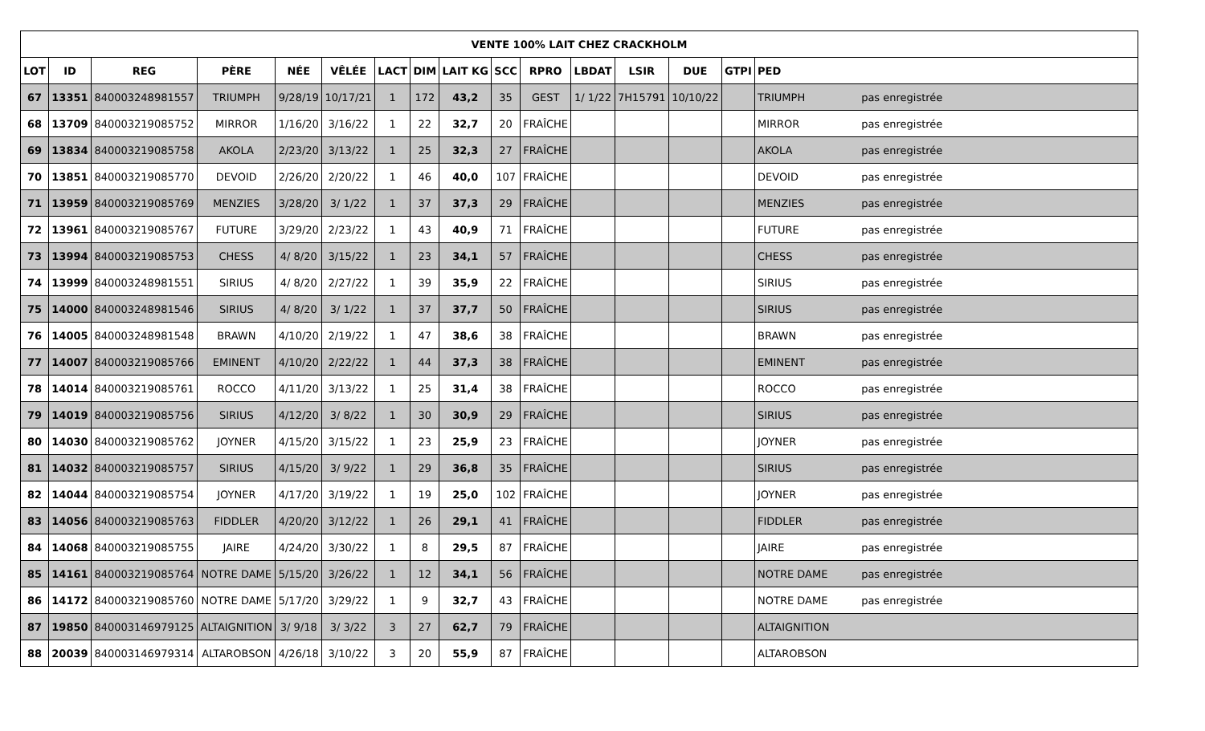| VENTE 100% LAIT CHEZ CRACKHOLM | | | | | | | | | | | | | | | |
| --- | --- | --- | --- | --- | --- | --- | --- | --- | --- | --- | --- | --- | --- | --- | --- |
| LOT | ID | REG | PÈRE | NÉE | VÊLÉE | LACT | DIM | LAIT KG | SCC | RPRO | LBDAT | LSIR | DUE | GTPI | PED |
| 67 | 13351 | 840003248981557 | TRIUMPH | 9/28/19 | 10/17/21 | 1 | 172 | 43,2 | 35 | GEST | 1/ 1/22 | 7H15791 | 10/10/22 | | TRIUMPH pas enregistrée |
| 68 | 13709 | 840003219085752 | MIRROR | 1/16/20 | 3/16/22 | 1 | 22 | 32,7 | 20 | FRAÎCHE | | | | | MIRROR pas enregistrée |
| 69 | 13834 | 840003219085758 | AKOLA | 2/23/20 | 3/13/22 | 1 | 25 | 32,3 | 27 | FRAÎCHE | | | | | AKOLA pas enregistrée |
| 70 | 13851 | 840003219085770 | DEVOID | 2/26/20 | 2/20/22 | 1 | 46 | 40,0 | 107 | FRAÎCHE | | | | | DEVOID pas enregistrée |
| 71 | 13959 | 840003219085769 | MENZIES | 3/28/20 | 3/ 1/22 | 1 | 37 | 37,3 | 29 | FRAÎCHE | | | | | MENZIES pas enregistrée |
| 72 | 13961 | 840003219085767 | FUTURE | 3/29/20 | 2/23/22 | 1 | 43 | 40,9 | 71 | FRAÎCHE | | | | | FUTURE pas enregistrée |
| 73 | 13994 | 840003219085753 | CHESS | 4/ 8/20 | 3/15/22 | 1 | 23 | 34,1 | 57 | FRAÎCHE | | | | | CHESS pas enregistrée |
| 74 | 13999 | 840003248981551 | SIRIUS | 4/ 8/20 | 2/27/22 | 1 | 39 | 35,9 | 22 | FRAÎCHE | | | | | SIRIUS pas enregistrée |
| 75 | 14000 | 840003248981546 | SIRIUS | 4/ 8/20 | 3/ 1/22 | 1 | 37 | 37,7 | 50 | FRAÎCHE | | | | | SIRIUS pas enregistrée |
| 76 | 14005 | 840003248981548 | BRAWN | 4/10/20 | 2/19/22 | 1 | 47 | 38,6 | 38 | FRAÎCHE | | | | | BRAWN pas enregistrée |
| 77 | 14007 | 840003219085766 | EMINENT | 4/10/20 | 2/22/22 | 1 | 44 | 37,3 | 38 | FRAÎCHE | | | | | EMINENT pas enregistrée |
| 78 | 14014 | 840003219085761 | ROCCO | 4/11/20 | 3/13/22 | 1 | 25 | 31,4 | 38 | FRAÎCHE | | | | | ROCCO pas enregistrée |
| 79 | 14019 | 840003219085756 | SIRIUS | 4/12/20 | 3/ 8/22 | 1 | 30 | 30,9 | 29 | FRAÎCHE | | | | | SIRIUS pas enregistrée |
| 80 | 14030 | 840003219085762 | JOYNER | 4/15/20 | 3/15/22 | 1 | 23 | 25,9 | 23 | FRAÎCHE | | | | | JOYNER pas enregistrée |
| 81 | 14032 | 840003219085757 | SIRIUS | 4/15/20 | 3/ 9/22 | 1 | 29 | 36,8 | 35 | FRAÎCHE | | | | | SIRIUS pas enregistrée |
| 82 | 14044 | 840003219085754 | JOYNER | 4/17/20 | 3/19/22 | 1 | 19 | 25,0 | 102 | FRAÎCHE | | | | | JOYNER pas enregistrée |
| 83 | 14056 | 840003219085763 | FIDDLER | 4/20/20 | 3/12/22 | 1 | 26 | 29,1 | 41 | FRAÎCHE | | | | | FIDDLER pas enregistrée |
| 84 | 14068 | 840003219085755 | JAIRE | 4/24/20 | 3/30/22 | 1 | 8 | 29,5 | 87 | FRAÎCHE | | | | | JAIRE pas enregistrée |
| 85 | 14161 | 840003219085764 | NOTRE DAME | 5/15/20 | 3/26/22 | 1 | 12 | 34,1 | 56 | FRAÎCHE | | | | | NOTRE DAME pas enregistrée |
| 86 | 14172 | 840003219085760 | NOTRE DAME | 5/17/20 | 3/29/22 | 1 | 9 | 32,7 | 43 | FRAÎCHE | | | | | NOTRE DAME pas enregistrée |
| 87 | 19850 | 840003146979125 | ALTAIGNITION | 3/ 9/18 | 3/ 3/22 | 3 | 27 | 62,7 | 79 | FRAÎCHE | | | | | ALTAIGNITION |
| 88 | 20039 | 840003146979314 | ALTAROBSON | 4/26/18 | 3/10/22 | 3 | 20 | 55,9 | 87 | FRAÎCHE | | | | | ALTAROBSON |